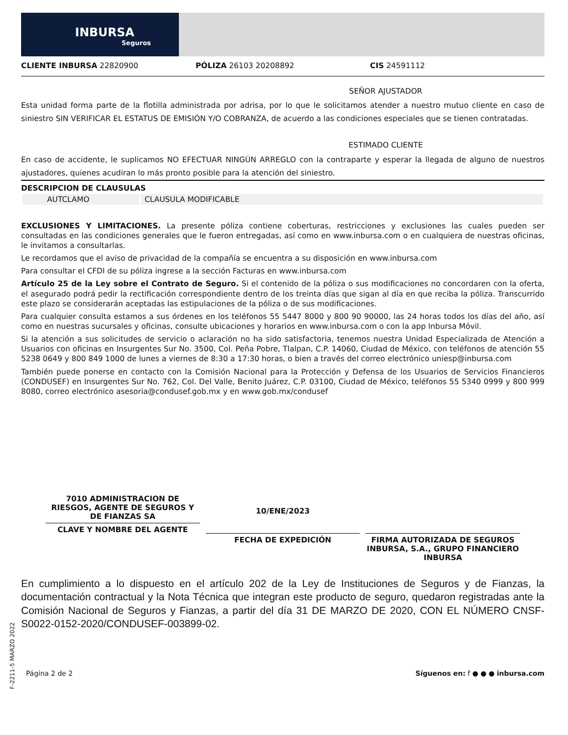F-2211-5 MARZO 2022
INBURSA
Seguros
CLIENTE INBURSA 22820900 PÓLIZA 26103 20208892 CIS 24591112
SEÑOR AJUSTADOR
Esta unidad forma parte de la flotilla administrada por adrisa, por lo que le solicitamos atender a nuestro mutuo cliente en caso de siniestro SIN VERIFICAR EL ESTATUS DE EMISIÓN Y/O COBRANZA, de acuerdo a las condiciones especiales que se tienen contratadas.
ESTIMADO CLIENTE
En caso de accidente, le suplicamos NO EFECTUAR NINGÚN ARREGLO con la contraparte y esperar la llegada de alguno de nuestros ajustadores, quienes acudiran lo más pronto posible para la atención del siniestro.
DESCRIPCION DE CLAUSULAS
| AUTCLAMO | CLAUSULA MODIFICABLE |
EXCLUSIONES Y LIMITACIONES. La presente póliza contiene coberturas, restricciones y exclusiones las cuales pueden ser consultadas en las condiciones generales que le fueron entregadas, así como en www.inbursa.com o en cualquiera de nuestras oficinas, le invitamos a consultarlas.
Le recordamos que el aviso de privacidad de la compañía se encuentra a su disposición en www.inbursa.com
Para consultar el CFDI de su póliza ingrese a la sección Facturas en www.inbursa.com
Artículo 25 de la Ley sobre el Contrato de Seguro. Si el contenido de la póliza o sus modificaciones no concordaren con la oferta, el asegurado podrá pedir la rectificación correspondiente dentro de los treinta días que sigan al día en que reciba la póliza. Transcurrido este plazo se considerarán aceptadas las estipulaciones de la póliza o de sus modificaciones.
Para cualquier consulta estamos a sus órdenes en los teléfonos 55 5447 8000 y 800 90 90000, las 24 horas todos los días del año, así como en nuestras sucursales y oficinas, consulte ubicaciones y horarios en www.inbursa.com o con la app Inbursa Móvil.
Si la atención a sus solicitudes de servicio o aclaración no ha sido satisfactoria, tenemos nuestra Unidad Especializada de Atención a Usuarios con oficinas en Insurgentes Sur No. 3500, Col. Peña Pobre, Tlalpan, C.P. 14060, Ciudad de México, con teléfonos de atención 55 5238 0649 y 800 849 1000 de lunes a viernes de 8:30 a 17:30 horas, o bien a través del correo electrónico uniesp@inbursa.com
También puede ponerse en contacto con la Comisión Nacional para la Protección y Defensa de los Usuarios de Servicios Financieros (CONDUSEF) en Insurgentes Sur No. 762, Col. Del Valle, Benito Juárez, C.P. 03100, Ciudad de México, teléfonos 55 5340 0999 y 800 999 8080, correo electrónico asesoria@condusef.gob.mx y en www.gob.mx/condusef
7010 ADMINISTRACION DE RIESGOS, AGENTE DE SEGUROS Y DE FIANZAS SA
CLAVE Y NOMBRE DEL AGENTE
10/ENE/2023
FECHA DE EXPEDICIÓN
FIRMA AUTORIZADA DE SEGUROS INBURSA, S.A., GRUPO FINANCIERO INBURSA
En cumplimiento a lo dispuesto en el artículo 202 de la Ley de Instituciones de Seguros y de Fianzas, la documentación contractual y la Nota Técnica que integran este producto de seguro, quedaron registradas ante la Comisión Nacional de Seguros y Fianzas, a partir del día 31 DE MARZO DE 2020, CON EL NÚMERO CNSF-S0022-0152-2020/CONDUSEF-003899-02.
Página 2 de 2 Síguenos en: f ● ● ● inbursa.com